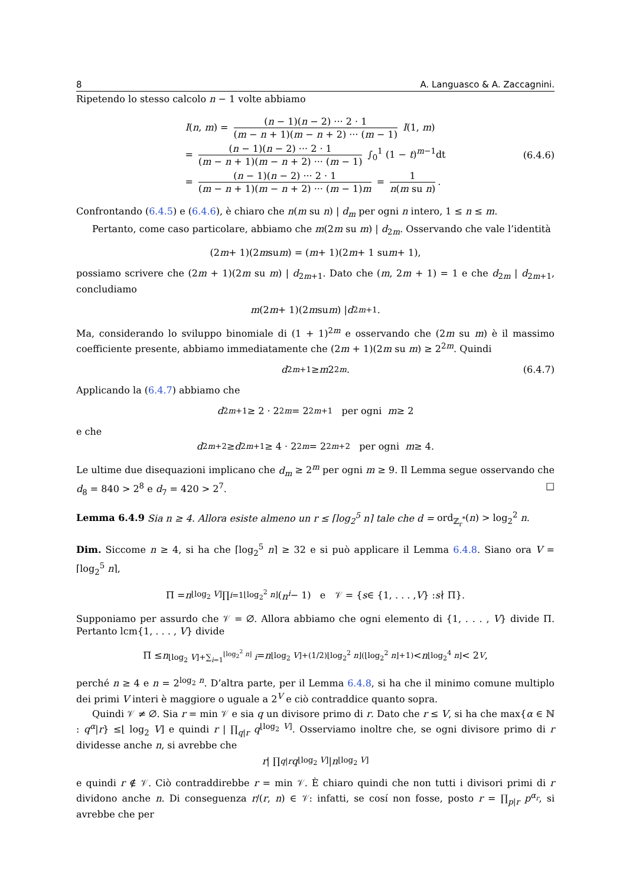8 A. Languasco & A. Zaccagnini.
Ripetendo lo stesso calcolo n − 1 volte abbiamo
I(n, m) = (n − 1)(n − 2) ··· 2 · 1 (m − n + 1)(m − n + 2) ··· (m − 1) I(1, m)
= (n − 1)(n − 2) ··· 2 · 1 (m − n + 1)(m − n + 2) ··· (m − 1) ∫<sub>0</sub><sup>1</sup> (1 − t)<sup>m−1</sup>dt
= (n − 1)(n − 2) ··· 2 · 1 (m − n + 1)(m − n + 2) ··· (m − 1)m = 1 n(m su n).
(6.4.6)
Confrontando (6.4.5) e (6.4.6), è chiaro che n(m su n) | d<sub>m</sub> per ogni n intero, 1 ≤ n ≤ m.
Pertanto, come caso particolare, abbiamo che m(2m su m) | d<sub>2m</sub>. Osservando che vale l’identità
(2 m + 1)(2 m su m) = (m + 1)(2 m + 1 su m + 1),
possiamo scrivere che (2m + 1)(2m su m) | d<sub>2m+1</sub>. Dato che (m, 2m + 1) = 1 e che d<sub>2m</sub> | d<sub>2m+1</sub>, concludiamo
m (2 m + 1)(2 m su m) | d<sub>2m+1</sub>.
Ma, considerando lo sviluppo binomiale di (1 + 1)<sup>2m</sup> e osservando che (2m su m) è il massimo coefficiente presente, abbiamo immediatamente che (2m + 1)(2m su m) ≥ 2<sup>2m</sup>. Quindi
d<sub>2m+1</sub> ≥ m 2<sup>2m</sup>. (6.4.7)
Applicando la (6.4.7) abbiamo che
d<sub>2m+1</sub> ≥ 2 · 2<sup>2m</sup> = 2<sup>2m+1</sup> per ogni m ≥ 2
e che
d<sub>2m+2</sub> ≥ d<sub>2m+1</sub> ≥ 4 · 2<sup>2m</sup> = 2<sup>2m+2</sup> per ogni m ≥ 4.
Le ultime due disequazioni implicano che d<sub>m</sub> ≥ 2<sup>m</sup> per ogni m ≥ 9. Il Lemma segue osservando che d<sub>8</sub> = 840 > 2<sup>8</sup> e d<sub>7</sub> = 420 > 2<sup>7</sup>. □
Lemma 6.4.9 Sia n ≥ 4. Allora esiste almeno un r ≤ ⌈log<sub>2</sub><sup>5</sup> n⌉ tale che d = ord<sub>ℤ<sub>r</sub><sup>*</sup></sub>(n) > log<sub>2</sub><sup>2</sup> n.
Dim. Siccome n ≥ 4, si ha che ⌈log<sub>2</sub><sup>5</sup> n⌉ ≥ 32 e si può applicare il Lemma 6.4.8. Siano ora V = ⌈log<sub>2</sub><sup>5</sup> n⌉,
Π = n<sup>⌊log<sub>2</sub> V⌋</sup> ∏<sub>i=1</sub><sup>⌊log<sub>2</sub><sup>2</sup> n⌋</sup> (n<sup>i</sup> − 1) e 𝒱 = { s ∈ {1, . . . , V } : s ∤ Π}.
Supponiamo per assurdo che 𝒱 = ∅. Allora abbiamo che ogni elemento di {1, . . . , V} divide Π. Pertanto lcm{1, . . . , V} divide
Π ≤ n<sup>⌊log<sub>2</sub> V⌋+∑<sub>i=1</sub><sup>⌊log<sub>2</sub><sup>2</sup> n⌋</sup> i</sup> = n<sup>⌊log<sub>2</sub> V⌋+(1/2)⌊log<sub>2</sub><sup>2</sup> n⌋(⌊log<sub>2</sub><sup>2</sup> n⌋+1)</sup> < n<sup>⌊log<sub>2</sub><sup>4</sup> n⌋</sup> < 2<sup>V</sup>,
perché n ≥ 4 e n = 2<sup>log<sub>2</sub> n</sup>. D’altra parte, per il Lemma 6.4.8, si ha che il minimo comune multiplo dei primi V interi è maggiore o uguale a 2<sup>V</sup> e ciò contraddice quanto sopra.
Quindi 𝒱 ≠ ∅. Sia r = min 𝒱 e sia q un divisore primo di r. Dato che r ≤ V, si ha che max{α ∈ ℕ : q<sup>α</sup>|r} ≤⌊ log<sub>2</sub> V⌋ e quindi r | ∏<sub>q|r</sub> q<sup>⌊log<sub>2</sub> V⌋</sup>. Osserviamo inoltre che, se ogni divisore primo di r dividesse anche n, si avrebbe che
r | ∏<sub>q|r</sub> q<sup>⌊log<sub>2</sub> V⌋</sup> | n<sup>⌊log<sub>2</sub> V⌋</sup>
e quindi r ∉ 𝒱. Ciò contraddirebbe r = min 𝒱. È chiaro quindi che non tutti i divisori primi di r dividono anche n. Di conseguenza r/(r, n) ∈ 𝒱: infatti, se cosí non fosse, posto r = ∏<sub>p|r</sub> p<sup>α<sub>r</sub></sup>, si avrebbe che per